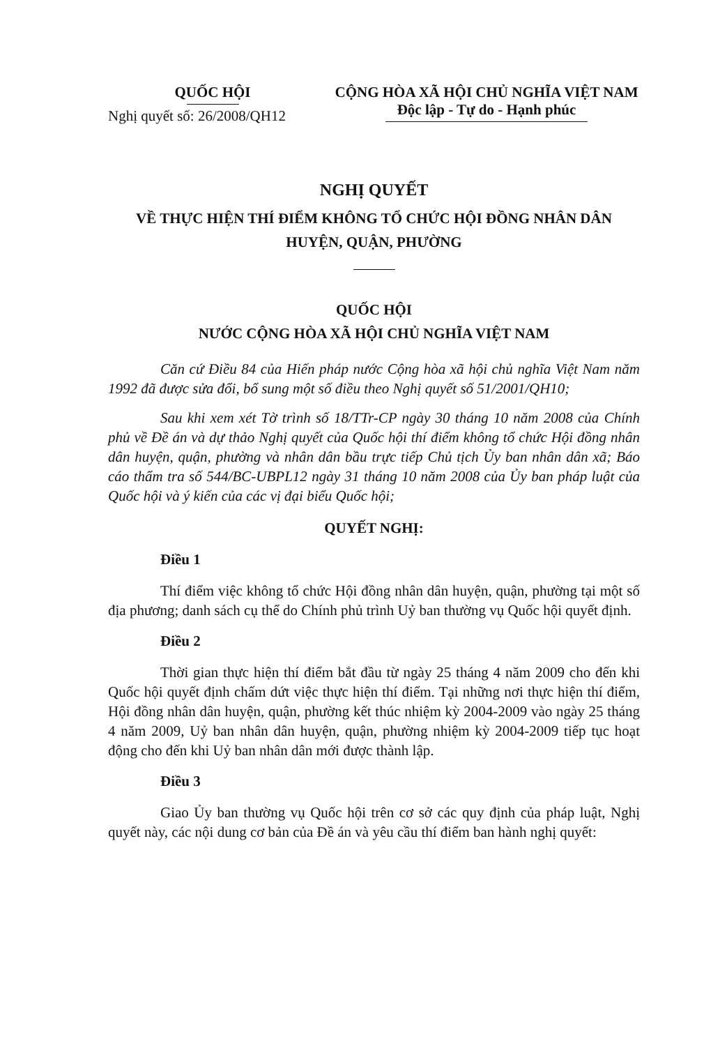QUỐC HỘI
Nghị quyết số: 26/2008/QH12
CỘNG HÒA XÃ HỘI CHỦ NGHĨA VIỆT NAM
Độc lập - Tự do - Hạnh phúc
NGHỊ QUYẾT
VỀ THỰC HIỆN THÍ ĐIỂM KHÔNG TỔ CHỨC HỘI ĐỒNG NHÂN DÂN
HUYỆN, QUẬN, PHƯỜNG
QUỐC HỘI
NƯỚC CỘNG HÒA XÃ HỘI CHỦ NGHĨA VIỆT NAM
Căn cứ Điều 84 của Hiến pháp nước Cộng hòa xã hội chủ nghĩa Việt Nam năm 1992 đã được sửa đổi, bổ sung một số điều theo Nghị quyết số 51/2001/QH10;
Sau khi xem xét Tờ trình số 18/TTr-CP ngày 30 tháng 10 năm 2008 của Chính phủ về Đề án và dự thảo Nghị quyết của Quốc hội thí điểm không tổ chức Hội đồng nhân dân huyện, quận, phường và nhân dân bầu trực tiếp Chủ tịch Ủy ban nhân dân xã; Báo cáo thẩm tra số 544/BC-UBPL12 ngày 31 tháng 10 năm 2008 của Ủy ban pháp luật của Quốc hội và ý kiến của các vị đại biểu Quốc hội;
QUYẾT NGHỊ:
Điều 1
Thí điểm việc không tổ chức Hội đồng nhân dân huyện, quận, phường tại một số địa phương; danh sách cụ thể do Chính phủ trình Uỷ ban thường vụ Quốc hội quyết định.
Điều 2
Thời gian thực hiện thí điểm bắt đầu từ ngày 25 tháng 4 năm 2009 cho đến khi Quốc hội quyết định chấm dứt việc thực hiện thí điểm. Tại những nơi thực hiện thí điểm, Hội đồng nhân dân huyện, quận, phường kết thúc nhiệm kỳ 2004-2009 vào ngày 25 tháng 4 năm 2009, Uỷ ban nhân dân huyện, quận, phường nhiệm kỳ 2004-2009 tiếp tục hoạt động cho đến khi Uỷ ban nhân dân mới được thành lập.
Điều 3
Giao Ủy ban thường vụ Quốc hội trên cơ sở các quy định của pháp luật, Nghị quyết này, các nội dung cơ bản của Đề án và yêu cầu thí điểm ban hành nghị quyết: